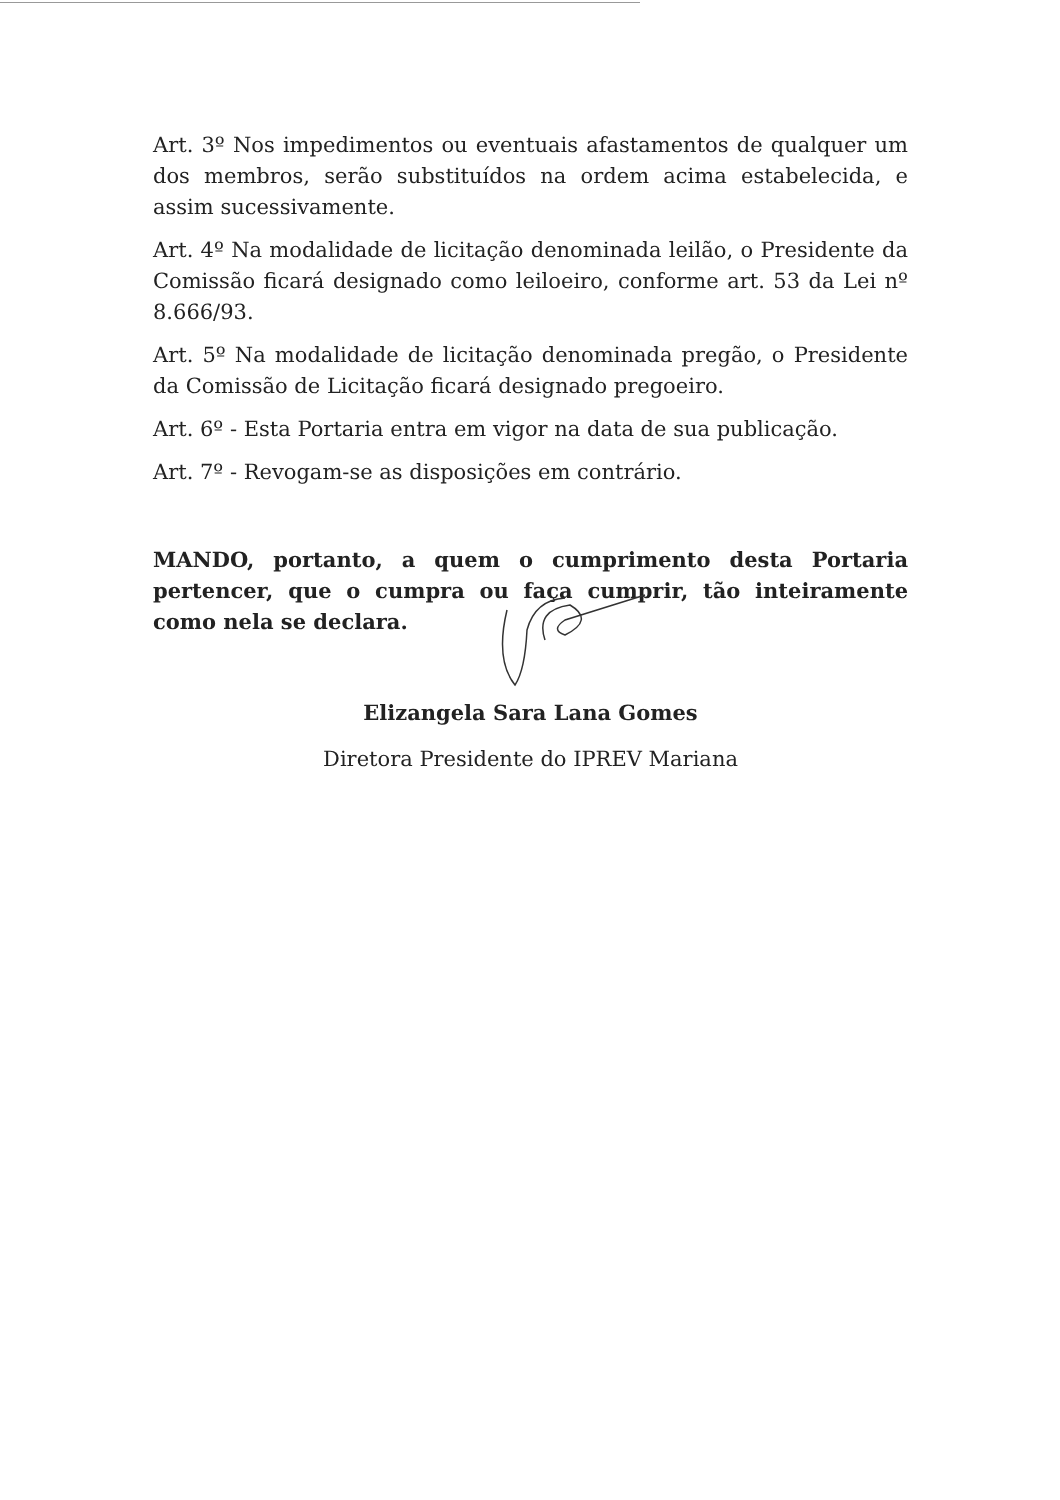Art. 3º Nos impedimentos ou eventuais afastamentos de qualquer um dos membros, serão substituídos na ordem acima estabelecida, e assim sucessivamente.
Art. 4º Na modalidade de licitação denominada leilão, o Presidente da Comissão ficará designado como leiloeiro, conforme art. 53 da Lei nº 8.666/93.
Art. 5º Na modalidade de licitação denominada pregão, o Presidente da Comissão de Licitação ficará designado pregoeiro.
Art. 6º - Esta Portaria entra em vigor na data de sua publicação.
Art. 7º - Revogam-se as disposições em contrário.
MANDO, portanto, a quem o cumprimento desta Portaria pertencer, que o cumpra ou faça cumprir, tão inteiramente como nela se declara.
Elizangela Sara Lana Gomes
Diretora Presidente do IPREV Mariana